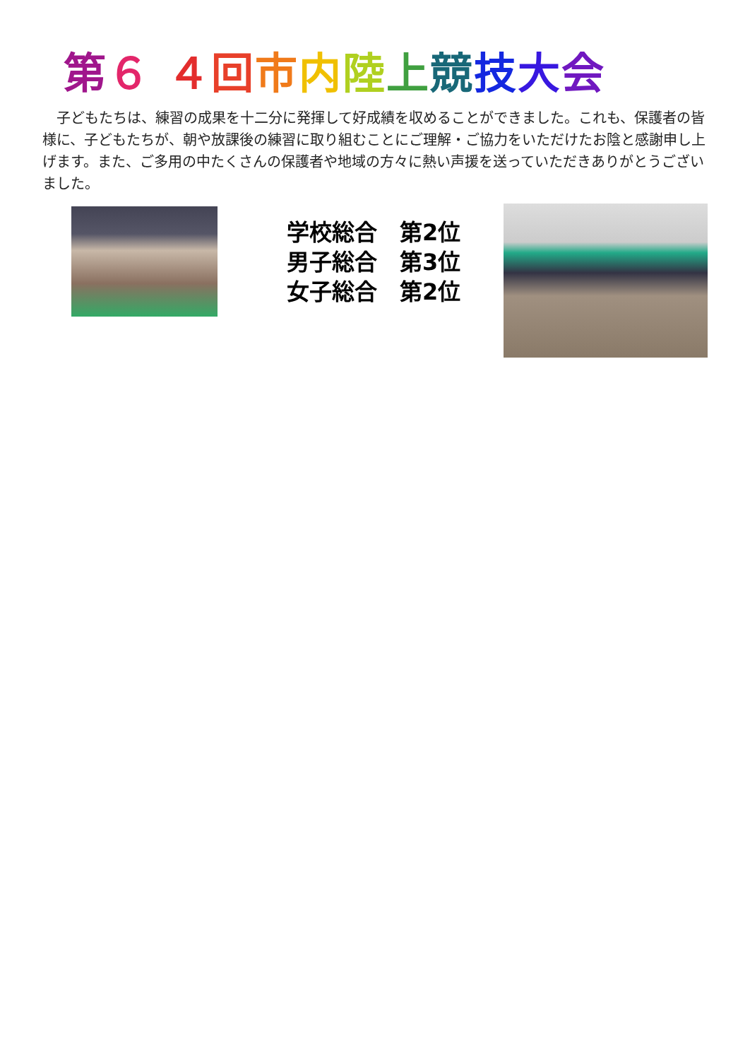第 ６ ４ 回市内陸上競技大会
　子どもたちは、練習の成果を十二分に発揮して好成績を収めることができました。これも、保護者の皆様に、子どもたちが、朝や放課後の練習に取り組むことにご理解・ご協力をいただけたお陰と感謝申し上げます。また、ご多用の中たくさんの保護者や地域の方々に熱い声援を送っていただきありがとうございました。
学校総合　第2位
男子総合　第3位
女子総合　第2位